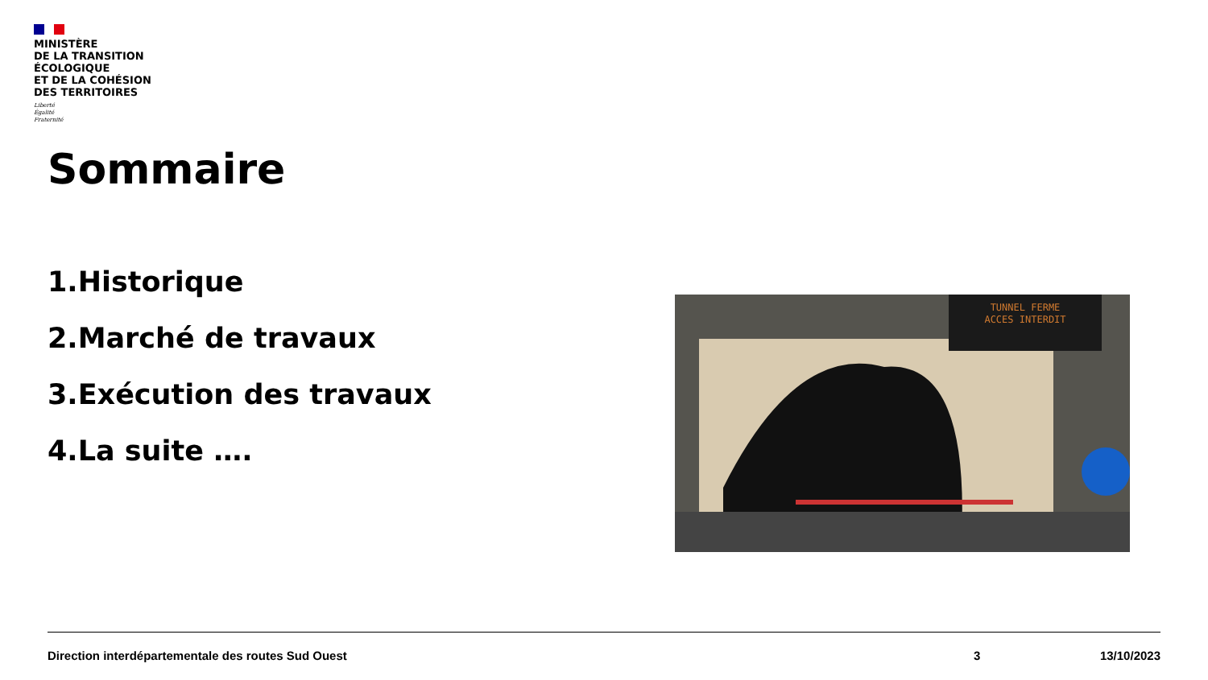MINISTÈRE
DE LA TRANSITION
ÉCOLOGIQUE
ET DE LA COHÉSION
DES TERRITOIRES
Liberté
Égalité
Fraternité
Sommaire
1.Historique
2.Marché de travaux
3.Exécution des travaux
4.La suite ….
TUNNEL FERME
ACCES INTERDIT
Direction interdépartementale des routes Sud Ouest 3 13/10/2023